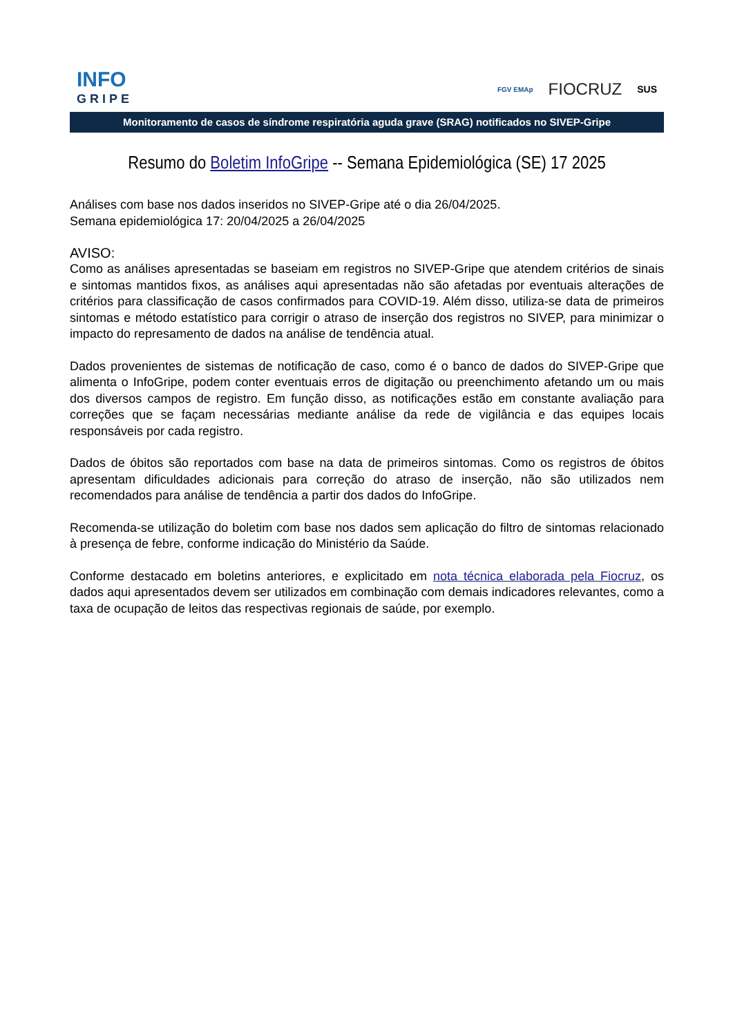INFO
GRIPE
FGV EMAp FIOCRUZ SUS
Monitoramento de casos de síndrome respiratória aguda grave (SRAG) notificados no SIVEP-Gripe
Resumo do Boletim InfoGripe -- Semana Epidemiológica (SE) 17 2025
Análises com base nos dados inseridos no SIVEP-Gripe até o dia 26/04/2025.
Semana epidemiológica 17: 20/04/2025 a 26/04/2025
AVISO:
Como as análises apresentadas se baseiam em registros no SIVEP-Gripe que atendem critérios de sinais e sintomas mantidos fixos, as análises aqui apresentadas não são afetadas por eventuais alterações de critérios para classificação de casos confirmados para COVID-19. Além disso, utiliza-se data de primeiros sintomas e método estatístico para corrigir o atraso de inserção dos registros no SIVEP, para minimizar o impacto do represamento de dados na análise de tendência atual.
Dados provenientes de sistemas de notificação de caso, como é o banco de dados do SIVEP-Gripe que alimenta o InfoGripe, podem conter eventuais erros de digitação ou preenchimento afetando um ou mais dos diversos campos de registro. Em função disso, as notificações estão em constante avaliação para correções que se façam necessárias mediante análise da rede de vigilância e das equipes locais responsáveis por cada registro.
Dados de óbitos são reportados com base na data de primeiros sintomas. Como os registros de óbitos apresentam dificuldades adicionais para correção do atraso de inserção, não são utilizados nem recomendados para análise de tendência a partir dos dados do InfoGripe.
Recomenda-se utilização do boletim com base nos dados sem aplicação do filtro de sintomas relacionado à presença de febre, conforme indicação do Ministério da Saúde.
Conforme destacado em boletins anteriores, e explicitado em nota técnica elaborada pela Fiocruz, os dados aqui apresentados devem ser utilizados em combinação com demais indicadores relevantes, como a taxa de ocupação de leitos das respectivas regionais de saúde, por exemplo.